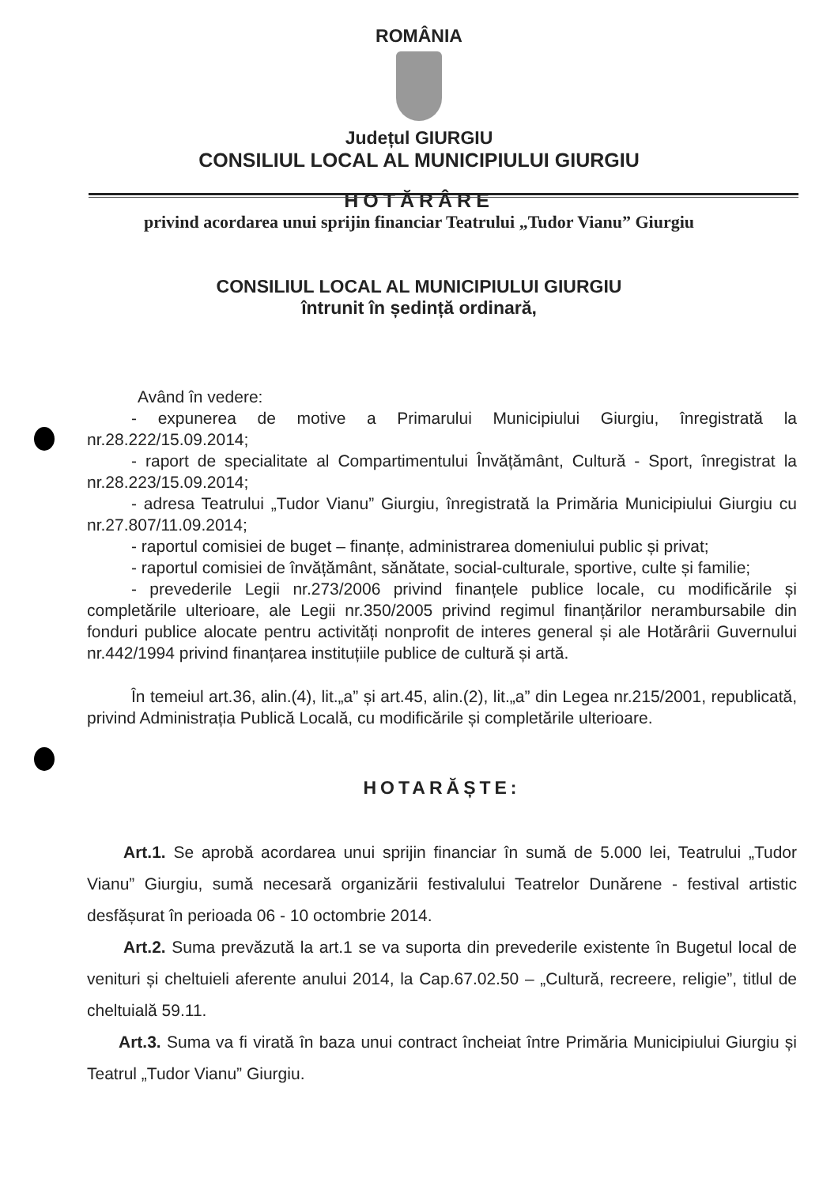ROMÂNIA
Județul GIURGIU
CONSILIUL LOCAL AL MUNICIPIULUI GIURGIU
HOTĂRÂRE
privind acordarea unui sprijin financiar Teatrului „Tudor Vianu” Giurgiu
CONSILIUL LOCAL AL MUNICIPIULUI GIURGIU
întrunit în ședință ordinară,
Având în vedere:
- expunerea de motive a Primarului Municipiului Giurgiu, înregistrată la nr.28.222/15.09.2014;
- raport de specialitate al Compartimentului Învățământ, Cultură - Sport, înregistrat la nr.28.223/15.09.2014;
- adresa Teatrului „Tudor Vianu” Giurgiu, înregistrată la Primăria Municipiului Giurgiu cu nr.27.807/11.09.2014;
- raportul comisiei de buget – finanțe, administrarea domeniului public și privat;
- raportul comisiei de învățământ, sănătate, social-culturale, sportive, culte și familie;
- prevederile Legii nr.273/2006 privind finanțele publice locale, cu modificările și completările ulterioare, ale Legii nr.350/2005 privind regimul finanțărilor nerambursabile din fonduri publice alocate pentru activități nonprofit de interes general și ale Hotărârii Guvernului nr.442/1994 privind finanțarea instituțiile publice de cultură și artă.
În temeiul art.36, alin.(4), lit.„a” și art.45, alin.(2), lit.„a” din Legea nr.215/2001, republicată, privind Administrația Publică Locală, cu modificările și completările ulterioare.
HOTARĂȘTE:
Art.1. Se aprobă acordarea unui sprijin financiar în sumă de 5.000 lei, Teatrului „Tudor Vianu” Giurgiu, sumă necesară organizării festivalului Teatrelor Dunărene - festival artistic desfășurat în perioada 06 - 10 octombrie 2014.
Art.2. Suma prevăzută la art.1 se va suporta din prevederile existente în Bugetul local de venituri și cheltuieli aferente anului 2014, la Cap.67.02.50 – „Cultură, recreere, religie”, titlul de cheltuială 59.11.
Art.3. Suma va fi virată în baza unui contract încheiat între Primăria Municipiului Giurgiu și Teatrul „Tudor Vianu” Giurgiu.